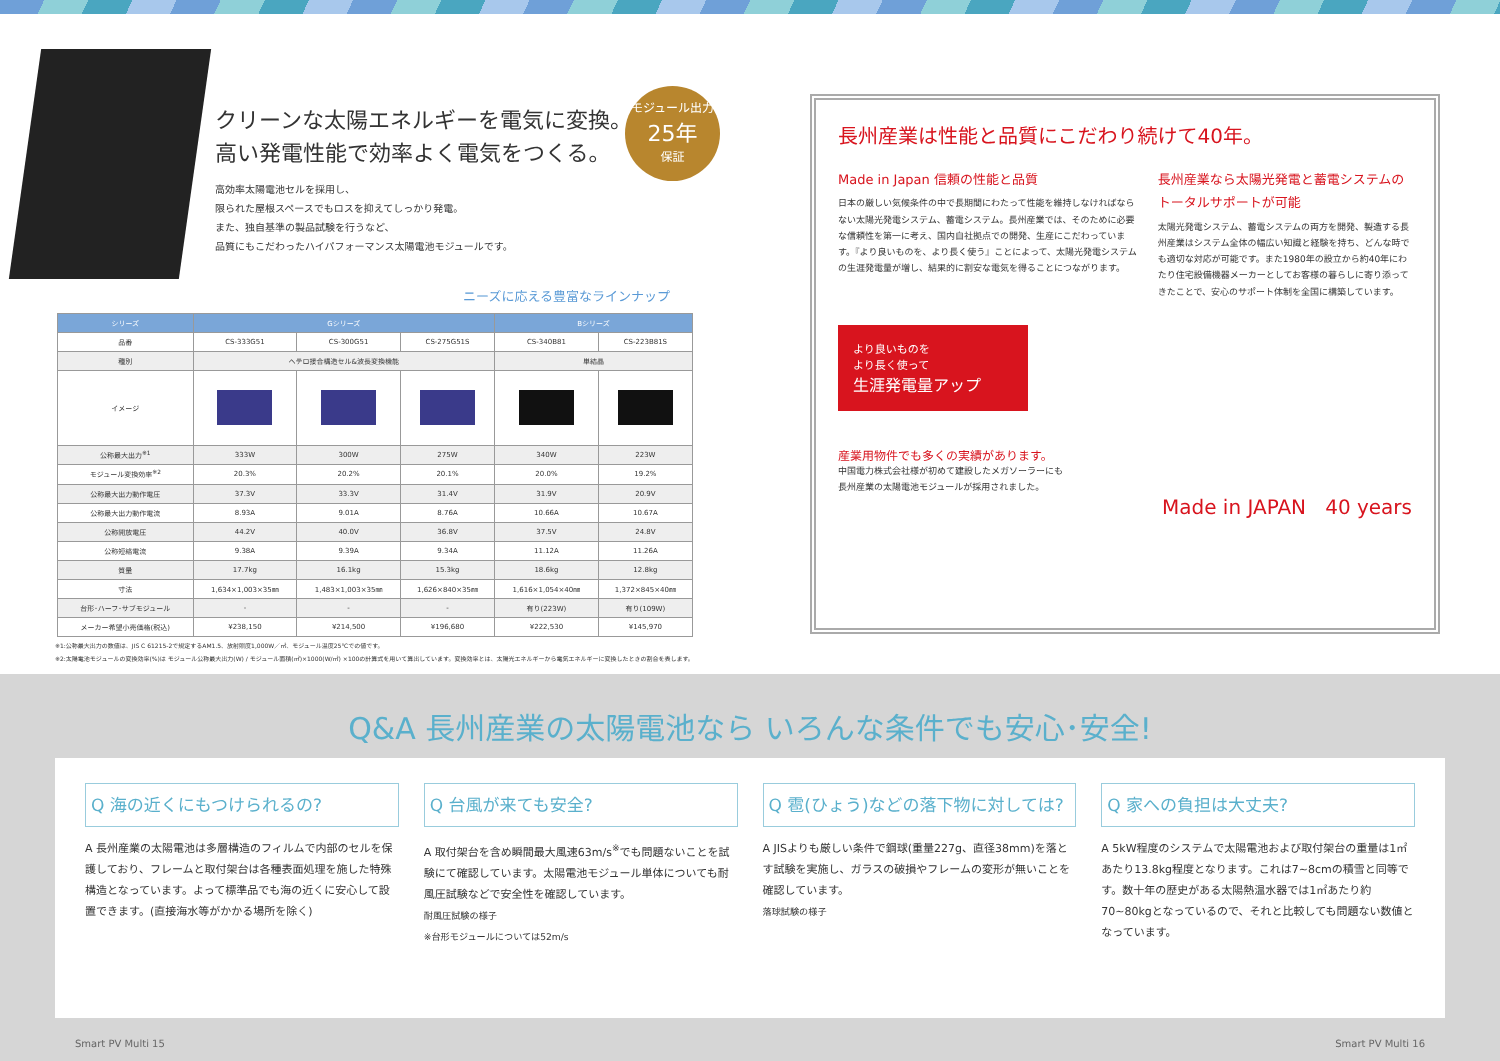クリーンな太陽エネルギーを電気に変換。
高い発電性能で効率よく電気をつくる。
高効率太陽電池セルを採用し、
限られた屋根スペースでもロスを抑えてしっかり発電。
また、独自基準の製品試験を行うなど、
品質にもこだわったハイパフォーマンス太陽電池モジュールです。
モジュール出力
25年
保証
ニーズに応える豊富なラインナップ
| シリーズ | Gシリーズ | | | Bシリーズ | |
| --- | --- | --- | --- | --- | --- |
| 品番 | CS-333G51 | CS-300G51 | CS-275G51S | CS-340B81 | CS-223B81S |
| 種別 | ヘテロ接合構造セル&波長変換機能 | | | 単結晶 | |
| イメージ | | | | | |
| 公称最大出力<sup>※1</sup> | 333W | 300W | 275W | 340W | 223W |
| モジュール変換効率<sup>※2</sup> | 20.3% | 20.2% | 20.1% | 20.0% | 19.2% |
| 公称最大出力動作電圧 | 37.3V | 33.3V | 31.4V | 31.9V | 20.9V |
| 公称最大出力動作電流 | 8.93A | 9.01A | 8.76A | 10.66A | 10.67A |
| 公称開放電圧 | 44.2V | 40.0V | 36.8V | 37.5V | 24.8V |
| 公称短絡電流 | 9.38A | 9.39A | 9.34A | 11.12A | 11.26A |
| 質量 | 17.7kg | 16.1kg | 15.3kg | 18.6kg | 12.8kg |
| 寸法 | 1,634×1,003×35㎜ | 1,483×1,003×35㎜ | 1,626×840×35㎜ | 1,616×1,054×40㎜ | 1,372×845×40㎜ |
| 台形･ハーフ･サブモジュール | - | - | - | 有り(223W) | 有り(109W) |
| メーカー希望小売価格(税込) | ¥238,150 | ¥214,500 | ¥196,680 | ¥222,530 | ¥145,970 |
※1:公称最大出力の数値は、JIS C 61215-2で規定するAM1.5、放射照度1,000W／㎡、モジュール温度25℃での値です。
※2:太陽電池モジュールの変換効率(%)は モジュール公称最大出力(W) / モジュール面積(㎡)×1000(W/㎡) ×100の計算式を用いて算出しています。変換効率とは、太陽光エネルギーから電気エネルギーに変換したときの割合を表します。
長州産業は性能と品質にこだわり続けて40年。
Made in Japan 信頼の性能と品質
日本の厳しい気候条件の中で長期間にわたって性能を維持しなければならない太陽光発電システム、蓄電システム。長州産業では、そのために必要な信頼性を第一に考え、国内自社拠点での開発、生産にこだわっています。『より良いものを、より長く使う』ことによって、太陽光発電システムの生涯発電量が増し、結果的に割安な電気を得ることにつながります。
長州産業なら太陽光発電と蓄電システムのトータルサポートが可能
太陽光発電システム、蓄電システムの両方を開発、製造する長州産業はシステム全体の幅広い知識と経験を持ち、どんな時でも適切な対応が可能です。また1980年の設立から約40年にわたり住宅設備機器メーカーとしてお客様の暮らしに寄り添ってきたことで、安心のサポート体制を全国に構築しています。
より良いものを
より長く使って
生涯発電量アップ
産業用物件でも多くの実績があります。
中国電力株式会社様が初めて建設したメガソーラーにも
長州産業の太陽電池モジュールが採用されました。
Made in JAPAN 40 years
Q&A 長州産業の太陽電池なら いろんな条件でも安心･安全!
Q 海の近くにもつけられるの?
A 長州産業の太陽電池は多層構造のフィルムで内部のセルを保護しており、フレームと取付架台は各種表面処理を施した特殊構造となっています。よって標準品でも海の近くに安心して設置できます。(直接海水等がかかる場所を除く)
Q 台風が来ても安全?
A 取付架台を含め瞬間最大風速63m/s<sup>※</sup>でも問題ないことを試験にて確認しています。太陽電池モジュール単体についても耐風圧試験などで安全性を確認しています。
耐風圧試験の様子
※台形モジュールについては52m/s
Q 雹(ひょう)などの落下物に対しては?
A JISよりも厳しい条件で鋼球(重量227g、直径38mm)を落とす試験を実施し、ガラスの破損やフレームの変形が無いことを確認しています。
落球試験の様子
Q 家への負担は大丈夫?
A 5kW程度のシステムで太陽電池および取付架台の重量は1㎡あたり13.8kg程度となります。これは7~8cmの積雪と同等です。数十年の歴史がある太陽熱温水器では1㎡あたり約70~80kgとなっているので、それと比較しても問題ない数値となっています。
Smart PV Multi 15 Smart PV Multi 16